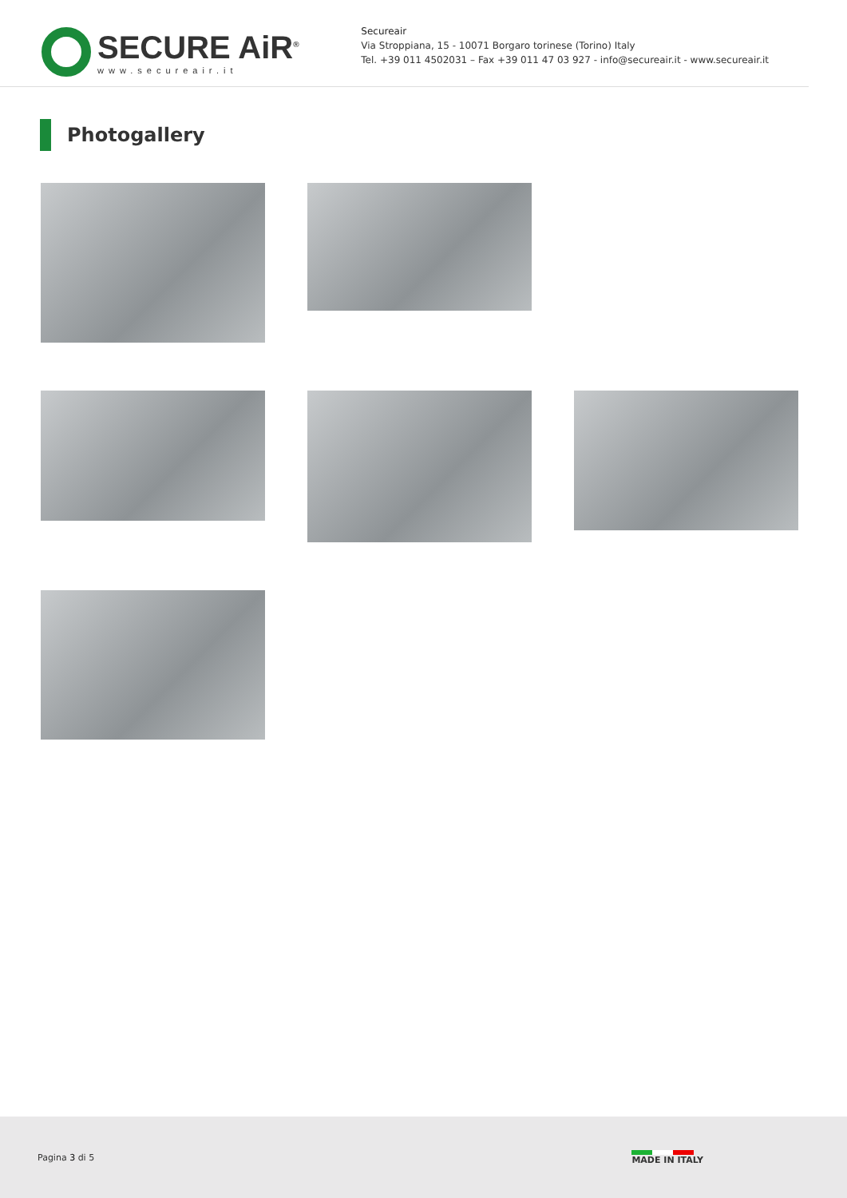SECURE AiR<sup>®</sup>
www.secureair.it
Secureair
Via Stroppiana, 15 - 10071 Borgaro torinese (Torino) Italy
Tel. +39 011 4502031 – Fax +39 011 47 03 927 - info@secureair.it - www.secureair.it
Photogallery
Pagina 3 di 5 MADE IN ITALY